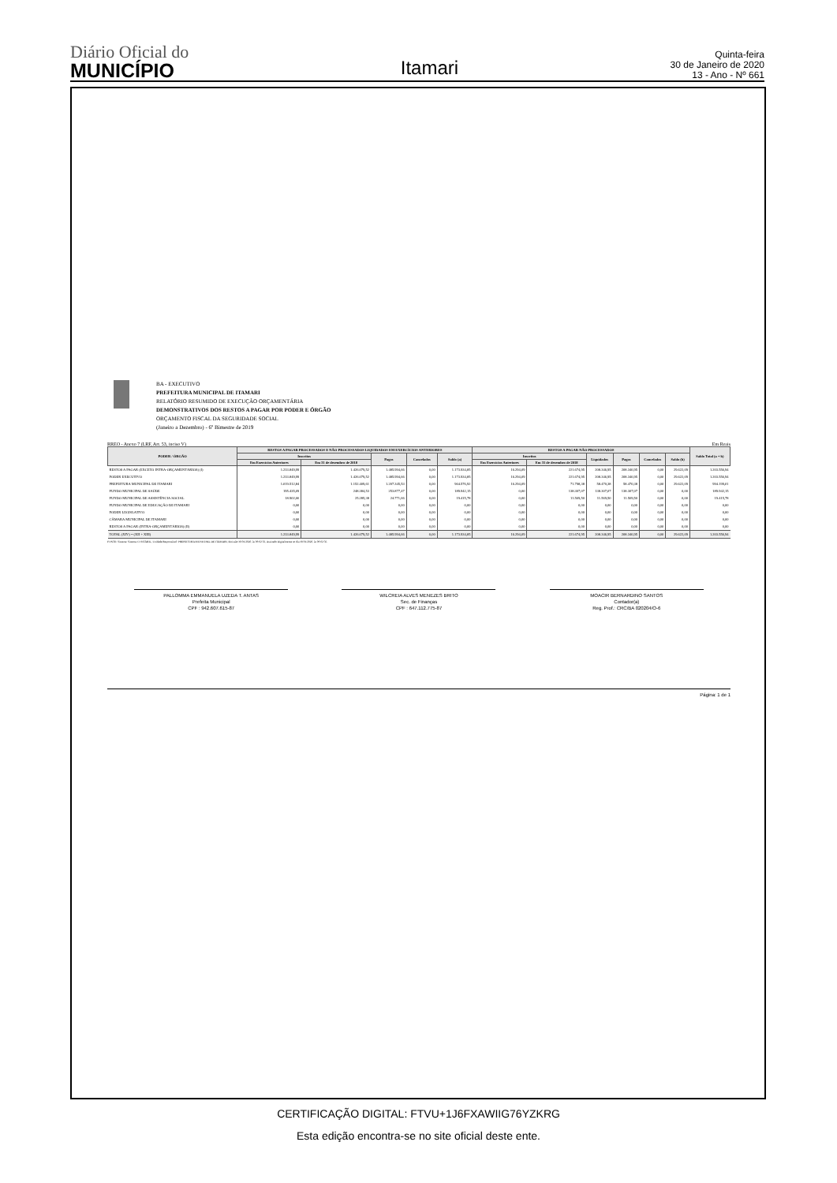Diário Oficial do
MUNICÍPIO
Itamari
Quinta-feira
30 de Janeiro de 2020
13 - Ano - Nº 661
BA - EXECUTIVO
PREFEITURA MUNICIPAL DE ITAMARI
RELATÓRIO RESUMIDO DE EXECUÇÃO ORÇAMENTÁRIA
DEMONSTRATIVOS DOS RESTOS A PAGAR POR PODER E ÓRGÃO
ORÇAMENTO FISCAL DA SEGURIDADE SOCIAL
(Janeiro a Dezembro) - 6º Bimestre de 2019
RREO - Anexo 7 (LRF, Art. 53, inciso V) Em Reais
| PODER / ÓRGÃO | RESTOS A PAGAR PROCESSADOS E NÃO PROCESSADOS LIQUIDADOS EM EXERCÍCIOS ANTERIORES | | | | | RESTOS A PAGAR NÃO PROCESSADOS | | | | | | Saldo Total (a + b) |
| --- | --- | --- | --- | --- | --- | --- | --- | --- | --- | --- | --- | --- |
| | Inscritos | | Pagos | Cancelados | Saldo (a) | Inscritos | | Liquidados | Pagos | Cancelados | Saldo (b) | |
| | Em Exercícios Anteriores | Em 31 de dezembro de 2018 | | | | Em Exercícios Anteriores | Em 31 de dezembro de 2018 | | | | | |
| RESTOS A PAGAR (EXCETO INTRA-ORÇAMENTÁRIOS) (I) | 1.233.849,99 | 1.426.079,52 | 1.485.994,66 | 0,00 | 1.173.934,85 | 16.294,09 | 221.674,95 | 208.346,95 | 208.346,95 | 0,00 | 29.622,09 | 1.203.556,94 |
| PODER EXECUTIVO | 1.233.849,99 | 1.426.079,52 | 1.485.994,66 | 0,00 | 1.173.934,85 | 16.294,09 | 221.674,95 | 208.346,95 | 208.346,95 | 0,00 | 29.622,09 | 1.203.556,94 |
| PREFEITURA MUNICIPAL DE ITAMARI | 1.019.512,84 | 1.152.409,61 | 1.207.345,53 | 0,00 | 964.576,92 | 16.294,09 | 71.798,38 | 58.470,38 | 58.470,38 | 0,00 | 29.622,09 | 994.199,01 |
| FUNDO MUNICIPAL DE SAÚDE | 195.435,09 | 248.384,53 | 253.877,47 | 0,00 | 189.942,15 | 0,00 | 138.307,07 | 138.307,07 | 138.307,07 | 0,00 | 0,00 | 189.942,15 |
| FUNDO MUNICIPAL DE ASSISTÊNCIA SOCIAL | 18.902,06 | 25.285,38 | 24.771,66 | 0,00 | 19.415,78 | 0,00 | 11.569,50 | 11.569,50 | 11.569,50 | 0,00 | 0,00 | 19.415,78 |
| FUNDO MUNICIPAL DE EDUCAÇÃO DE ITAMARI | 0,00 | 0,00 | 0,00 | 0,00 | 0,00 | 0,00 | 0,00 | 0,00 | 0,00 | 0,00 | 0,00 | 0,00 |
| PODER LEGISLATIVO | 0,00 | 0,00 | 0,00 | 0,00 | 0,00 | 0,00 | 0,00 | 0,00 | 0,00 | 0,00 | 0,00 | 0,00 |
| CÂMARA MUNICIPAL DE ITAMARI | 0,00 | 0,00 | 0,00 | 0,00 | 0,00 | 0,00 | 0,00 | 0,00 | 0,00 | 0,00 | 0,00 | 0,00 |
| RESTOS A PAGAR (INTRA-ORÇAMENTÁRIOS) (II) | 0,00 | 0,00 | 0,00 | 0,00 | 0,00 | 0,00 | 0,00 | 0,00 | 0,00 | 0,00 | 0,00 | 0,00 |
| TOTAL (XIV) = (XII + XIII) | 1.233.849,99 | 1.426.079,52 | 1.485.994,66 | 0,00 | 1.173.934,85 | 16.294,09 | 221.674,95 | 208.346,95 | 208.346,95 | 0,00 | 29.622,09 | 1.203.556,94 |
FONTE: Sistema: Sistema CONTÁBIL, Unidade Responsável: PREFEITURA MUNICIPAL DE ITAMARI, Emissão:30/01/2020, às 09:02:56, Assinado Digitalmente no dia 30/01/2020, às 09:02:56.
PALLOMMA EMMANUELA UZEDA T. ANTAS
Prefeita Municipal
CPF : 942.607.615-87
WILCREIA ALVES MENEZES BRITO
Sec. de Finanças
CPF : 647.112.775-87
MOACIR BERNARDINO SANTOS
Contador(a)
Reg. Prof.: CRC/BA 020204/O-6
Página: 1 de 1
CERTIFICAÇÃO DIGITAL: FTVU+1J6FXAWIIG76YZKRG
Esta edição encontra-se no site oficial deste ente.